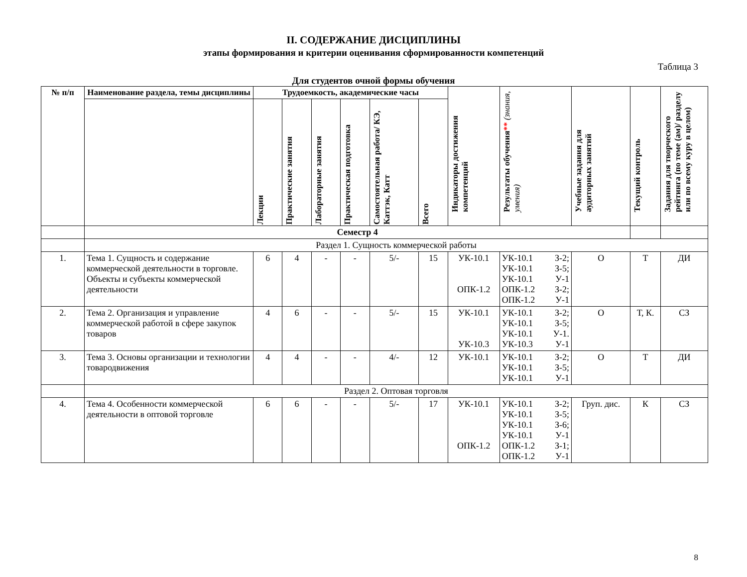II. СОДЕРЖАНИЕ ДИСЦИПЛИНЫ
этапы формирования и критерии оценивания сформированности компетенций
Таблица 3
Для студентов очной формы обучения
| № п/п | Наименование раздела, темы дисциплины | Трудоемкость, академические часы | | | | | | Индикаторы достижения компетенций | Результаты обучения ** (знания, умения) | Учебные задания для аудиторных занятий | Текущий контроль | Задания для творческого рейтинга (по теме (ам)/ разделу или по всему куру в целом) |
| --- | --- | --- | --- | --- | --- | --- | --- | --- | --- | --- | --- | --- |
| | | Лекции | Практические занятия | Лабораторные занятия | Практическая подготовка | Самостоятельная работа/ КЭ, Каттэк, Катт | Всего | | | | | |
| | Семестр 4 | | | | | | | | | | | |
| | Раздел 1. Сущность коммерческой работы | | | | | | | | | | | |
| 1. | Тема 1. Сущность и содержание коммерческой деятельности в торговле. Объекты и субъекты коммерческой деятельности | 6 | 4 | - | - | 5/- | 15 | УК-10.1 ОПК-1.2 | УК-10.1 З-2; УК-10.1 З-5; УК-10.1 У-1 ОПК-1.2 З-2; ОПК-1.2 У-1 | О | Т | ДИ |
| 2. | Тема 2. Организация и управление коммерческой работой в сфере закупок товаров | 4 | 6 | - | - | 5/- | 15 | УК-10.1 УК-10.3 | УК-10.1 З-2; УК-10.1 З-5; УК-10.1 У-1. УК-10.3 У-1 | О | Т, К. | СЗ |
| 3. | Тема 3. Основы организации и технологии товародвижения | 4 | 4 | - | - | 4/- | 12 | УК-10.1 | УК-10.1 З-2; УК-10.1 З-5; УК-10.1 У-1 | О | Т | ДИ |
| | Раздел 2. Оптовая торговля | | | | | | | | | | | |
| 4. | Тема 4. Особенности коммерческой деятельности в оптовой торговле | 6 | 6 | - | - | 5/- | 17 | УК-10.1 ОПК-1.2 | УК-10.1 З-2; УК-10.1 З-5; УК-10.1 З-6; УК-10.1 У-1 ОПК-1.2 З-1; ОПК-1.2 У-1 | Груп. дис. | К | СЗ |
8